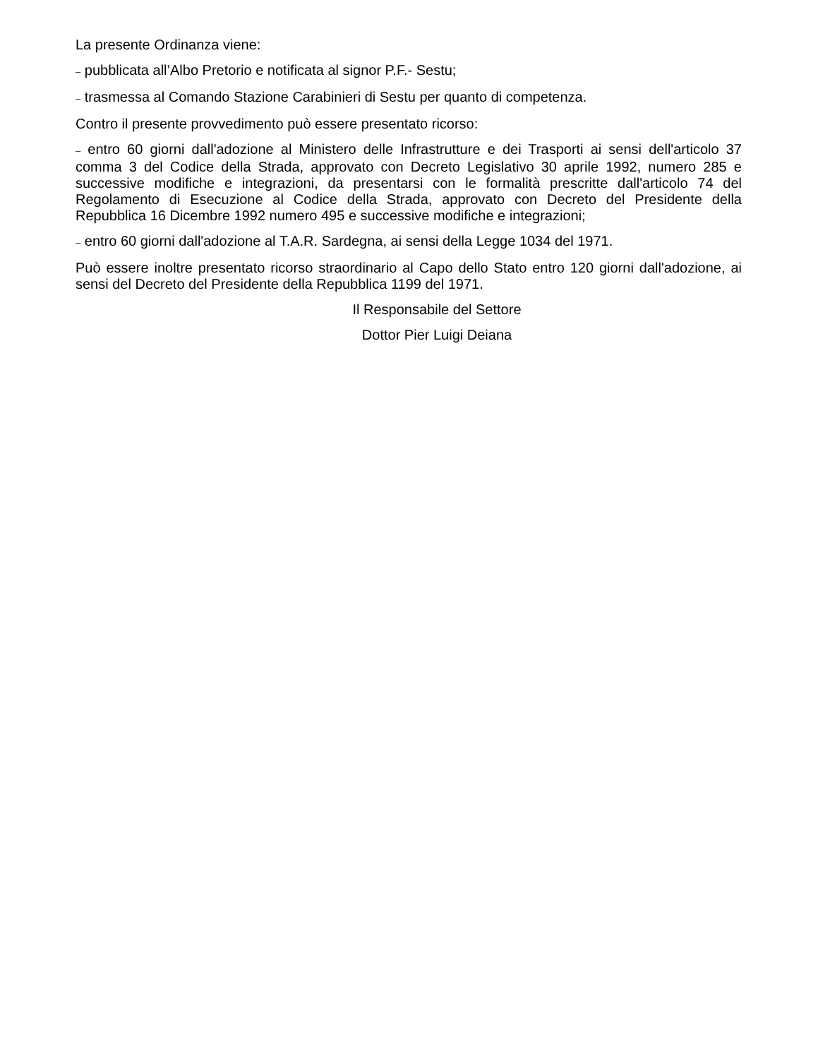La presente Ordinanza viene:
– pubblicata all’Albo Pretorio e notificata al signor P.F.- Sestu;
– trasmessa al Comando Stazione Carabinieri di Sestu per quanto di competenza.
Contro il presente provvedimento può essere presentato ricorso:
– entro 60 giorni dall'adozione al Ministero delle Infrastrutture e dei Trasporti ai sensi dell'articolo 37 comma 3 del Codice della Strada, approvato con Decreto Legislativo 30 aprile 1992, numero 285 e successive modifiche e integrazioni, da presentarsi con le formalità prescritte dall'articolo 74 del Regolamento di Esecuzione al Codice della Strada, approvato con Decreto del Presidente della Repubblica 16 Dicembre 1992 numero 495 e successive modifiche e integrazioni;
– entro 60 giorni dall'adozione al T.A.R. Sardegna, ai sensi della Legge 1034 del 1971.
Può essere inoltre presentato ricorso straordinario al Capo dello Stato entro 120 giorni dall'adozione, ai sensi del Decreto del Presidente della Repubblica 1199 del 1971.
Il Responsabile del Settore
Dottor Pier Luigi Deiana